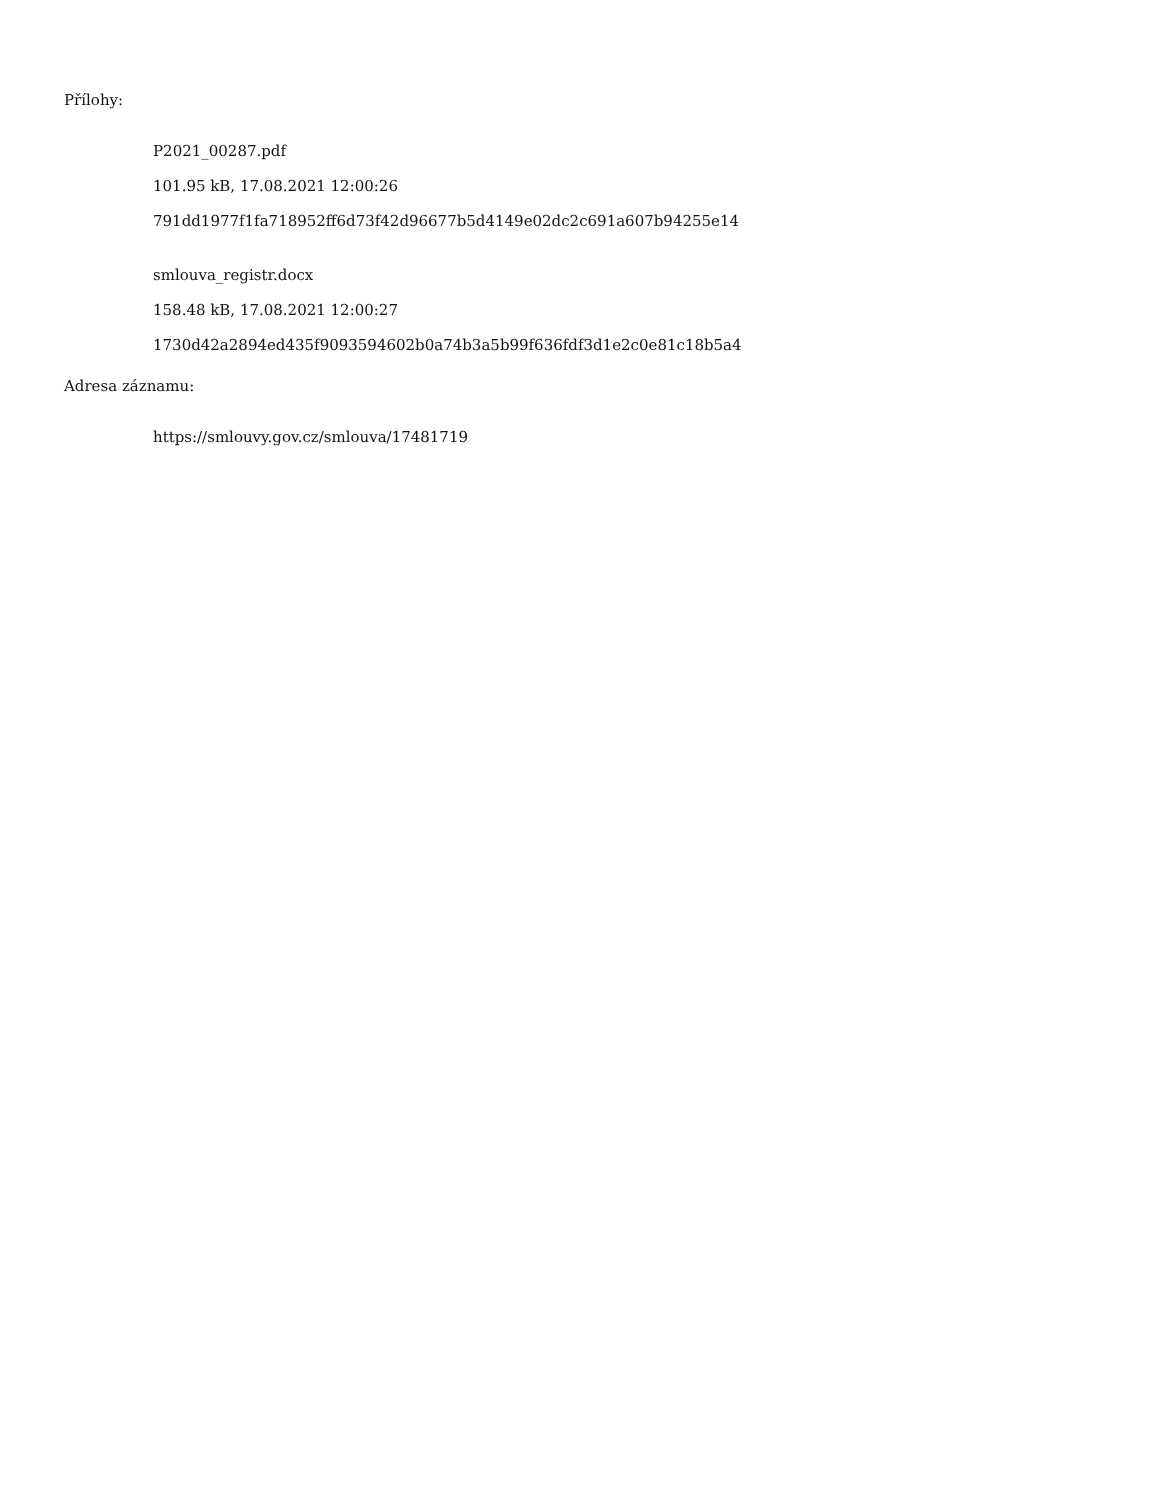Přílohy:
P2021_00287.pdf
101.95 kB, 17.08.2021 12:00:26
791dd1977f1fa718952ff6d73f42d96677b5d4149e02dc2c691a607b94255e14
smlouva_registr.docx
158.48 kB, 17.08.2021 12:00:27
1730d42a2894ed435f9093594602b0a74b3a5b99f636fdf3d1e2c0e81c18b5a4
Adresa záznamu:
https://smlouvy.gov.cz/smlouva/17481719